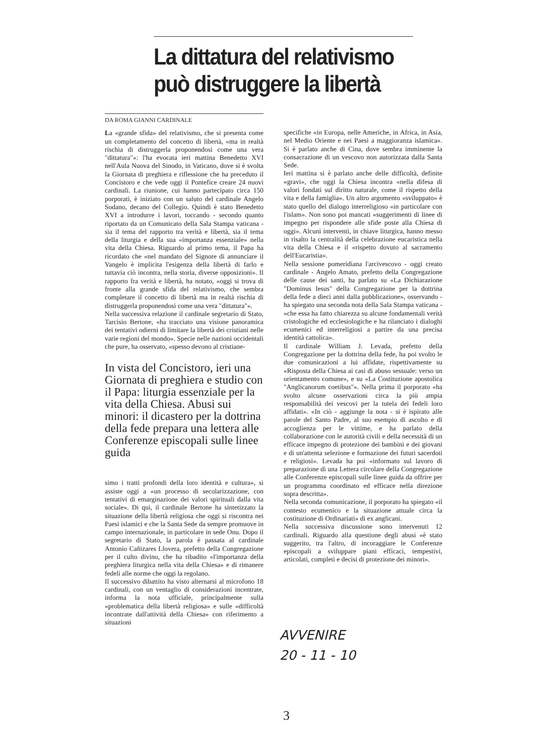La dittatura del relativismo può distruggere la libertà
DA ROMA GIANNI CARDINALE
La «grande sfida» del relativismo, che si presenta come un completamento del concetto di libertà, «ma in realtà rischia di distruggerla proponendosi come una vera "dittatura"»: l'ha evocata ieri mattina Benedetto XVI nell'Aula Nuova del Sinodo, in Vaticano, dove si è svolta la Giornata di preghiera e riflessione che ha preceduto il Concistoro e che vede oggi il Pontefice creare 24 nuovi cardinali. La riunione, cui hanno partecipato circa 150 porporati, è iniziato con un saluto del cardinale Angelo Sodano, decano del Collegio. Quindi è stato Benedetto XVI a introdurre i lavori, toccando - secondo quanto riportato da un Comunicato della Sala Stampa vaticana - sia il tema del rapporto tra verità e libertà, sia il tema della liturgia e della sua «importanza essenziale» nella vita della Chiesa. Riguardo al primo tema, il Papa ha ricordato che «nel mandato del Signore di annunciare il Vangelo è implicita l'esigenza della libertà di farlo e tuttavia ciò incontra, nella storia, diverse opposizioni». Il rapporto fra verità e libertà, ha notato, «oggi si trova di fronte alla grande sfida del relativismo, che sembra completare il concetto di libertà ma in realtà rischia di distruggerla proponendosi come una vera "dittatura"».
Nella successiva relazione il cardinale segretario di Stato, Tarcisio Bertone, «ha tracciato una visione panoramica dei tentativi odierni di limitare la libertà dei cristiani nelle varie regioni del mondo». Specie nelle nazioni occidentali che pure, ha osservato, «spesso devono al cristiane-
In vista del Concistoro, ieri una Giornata di preghiera e studio con il Papa: liturgia essenziale per la vita della Chiesa. Abusi sui minori: il dicastero per la dottrina della fede prepara una lettera alle Conferenze episcopali sulle linee guida
simo i tratti profondi della loro identità e cultura», si assiste oggi a «un processo di secolarizzazione, con tentativi di emarginazione dei valori spirituali dalla vita sociale». Di qui, il cardinale Bertone ha sintetizzato la situazione della libertà religiosa che oggi si riscontra nei Paesi islamici e che la Santa Sede da sempre promuove in campo internazionale, in particolare in sede Onu. Dopo il segretario di Stato, la parola è passata al cardinale Antonio Cañizares Llovera, prefetto della Congregazione per il culto divino, che ha ribadito «l'importanza della preghiera liturgica nella vita della Chiesa» e di rimanere fedeli alle norme che oggi la regolano.
Il successivo dibattito ha visto alternarsi al microfono 18 cardinali, con un ventaglio di considerazioni incentrate, informa la nota ufficiale, principalmente sulla «problematica della libertà religiosa» e sulle «difficoltà incontrate dall'attività della Chiesa» con riferimento a situazioni
specifiche «in Europa, nelle Americhe, in Africa, in Asia, nel Medio Oriente e nei Paesi a maggioranza islamica». Si è parlato anche di Cina, dove sembra imminente la consacrazione di un vescovo non autorizzata dalla Santa Sede.
Ieri mattina si è parlato anche delle difficoltà, definite «gravi», che oggi la Chiesa incontra «nella difesa di valori fondati sul diritto naturale, come il rispetto della vita e della famiglia». Un altro argomento «sviluppato» è stato quello del dialogo interreligioso «in particolare con l'islam». Non sono poi mancati «suggerimenti di linee di impegno per rispondere alle sfide poste alla Chiesa di oggi». Alcuni interventi, in chiave liturgica, hanno messo in risalto la centralità della celebrazione eucaristica nella vita della Chiesa e il «rispetto dovuto al sacramento dell'Eucaristia».
Nella sessione pomeridiana l'arcivescovo - oggi creato cardinale - Angelo Amato, prefetto della Congregazione delle cause dei santi, ha parlato su «La Dichiarazione "Dominus Iesus" della Congregazione per la dottrina della fede a dieci anni dalla pubblicazione», osservando - ha spiegato una seconda nota della Sala Stampa vaticana - «che essa ha fatto chiarezza su alcune fondamentali verità cristologiche ed ecclesiologiche e ha rilanciato i dialoghi ecumenici ed interreligiosi a partire da una precisa identità cattolica».
Il cardinale William J. Levada, prefetto della Congregazione per la dottrina della fede, ha poi svolto le due comunicazioni a lui affidate, rispettivamente su «Risposta della Chiesa ai casi di abuso sessuale: verso un orientamento comune», e su «La Costituzione apostolica "Anglicanorum coetibus"». Nella prima il porporato «ha svolto alcune osservazioni circa la più ampia responsabilità dei vescovi per la tutela dei fedeli loro affidati». «In ciò - aggiunge la nota - si è ispirato alle parole del Santo Padre, al suo esempio di ascolto e di accoglienza per le vittime, e ha parlato della collaborazione con le autorità civili e della necessità di un efficace impegno di protezione dei bambini e dei giovani e di un'attenta selezione e formazione dei futuri sacerdoti e religiosi». Levada ha poi «informato sul lavoro di preparazione di una Lettera circolare della Congregazione alle Conferenze episcopali sulle linee guida da offrire per un programma coordinato ed efficace nella direzione sopra descritta».
Nella seconda comunicazione, il porporato ha spiegato «il contesto ecumenico e la situazione attuale circa la costituzione di Ordinariati» di ex anglicani.
Nella successiva discussione sono intervenuti 12 cardinali. Riguardo alla questione degli abusi «è stato suggerito, tra l'altro, di incoraggiare le Conferenze episcopali a sviluppare piani efficaci, tempestivi, articolati, completi e decisi di protezione dei minori».
AVVENIRE
20 - 11 - 10
3